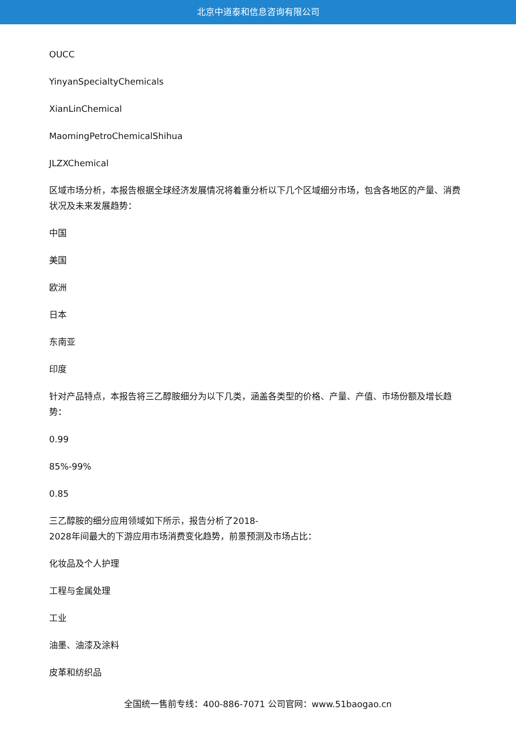北京中道泰和信息咨询有限公司
OUCC
YinyanSpecialtyChemicals
XianLinChemical
MaomingPetroChemicalShihua
JLZXChemical
区域市场分析，本报告根据全球经济发展情况将着重分析以下几个区域细分市场，包含各地区的产量、消费状况及未来发展趋势：
中国
美国
欧洲
日本
东南亚
印度
针对产品特点，本报告将三乙醇胺细分为以下几类，涵盖各类型的价格、产量、产值、市场份额及增长趋势：
0.99
85%-99%
0.85
三乙醇胺的细分应用领域如下所示，报告分析了2018-
2028年间最大的下游应用市场消费变化趋势，前景预测及市场占比：
化妆品及个人护理
工程与金属处理
工业
油墨、油漆及涂料
皮革和纺织品
全国统一售前专线：400-886-7071 公司官网：www.51baogao.cn